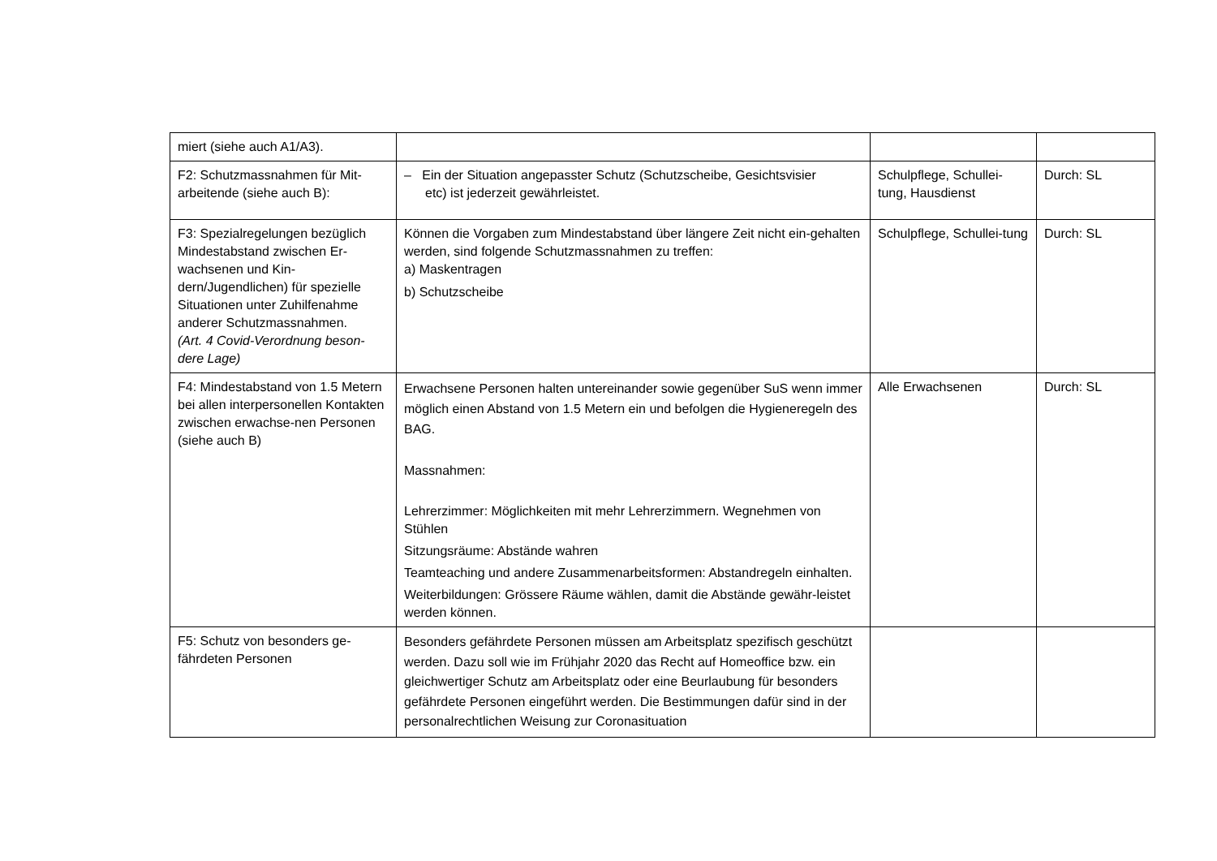| miert (siehe auch A1/A3). | | | |
| F2: Schutzmassnahmen für Mit-arbeitende (siehe auch B): | – Ein der Situation angepasster Schutz (Schutzscheibe, Gesichtsvisier etc) ist jederzeit gewährleistet. | Schulpflege, Schullei-tung, Hausdienst | Durch: SL |
| F3: Spezialregelungen bezüglich Mindestabstand zwischen Er-wachsenen und Kin-dern/Jugendlichen) für spezielle Situationen unter Zuhilfenahme anderer Schutzmassnahmen. (Art. 4 Covid-Verordnung beson-dere Lage) | Können die Vorgaben zum Mindestabstand über längere Zeit nicht ein-gehalten werden, sind folgende Schutzmassnahmen zu treffen: a) Maskentragen b) Schutzscheibe | Schulpflege, Schullei-tung | Durch: SL |
| F4: Mindestabstand von 1.5 Metern bei allen interpersonellen Kontakten zwischen erwachse-nen Personen (siehe auch B) | Erwachsene Personen halten untereinander sowie gegenüber SuS wenn immer möglich einen Abstand von 1.5 Metern ein und befolgen die Hygieneregeln des BAG. Massnahmen: Lehrerzimmer: Möglichkeiten mit mehr Lehrerzimmern. Wegnehmen von Stühlen Sitzungsräume: Abstände wahren Teamteaching und andere Zusammenarbeitsformen: Abstandregeln einhalten. Weiterbildungen: Grössere Räume wählen, damit die Abstände gewähr-leistet werden können. | Alle Erwachsenen | Durch: SL |
| F5: Schutz von besonders ge-fährdeten Personen | Besonders gefährdete Personen müssen am Arbeitsplatz spezifisch geschützt werden. Dazu soll wie im Frühjahr 2020 das Recht auf Homeoffice bzw. ein gleichwertiger Schutz am Arbeitsplatz oder eine Beurlaubung für besonders gefährdete Personen eingeführt werden. Die Bestimmungen dafür sind in der personalrechtlichen Weisung zur Coronasituation | | |